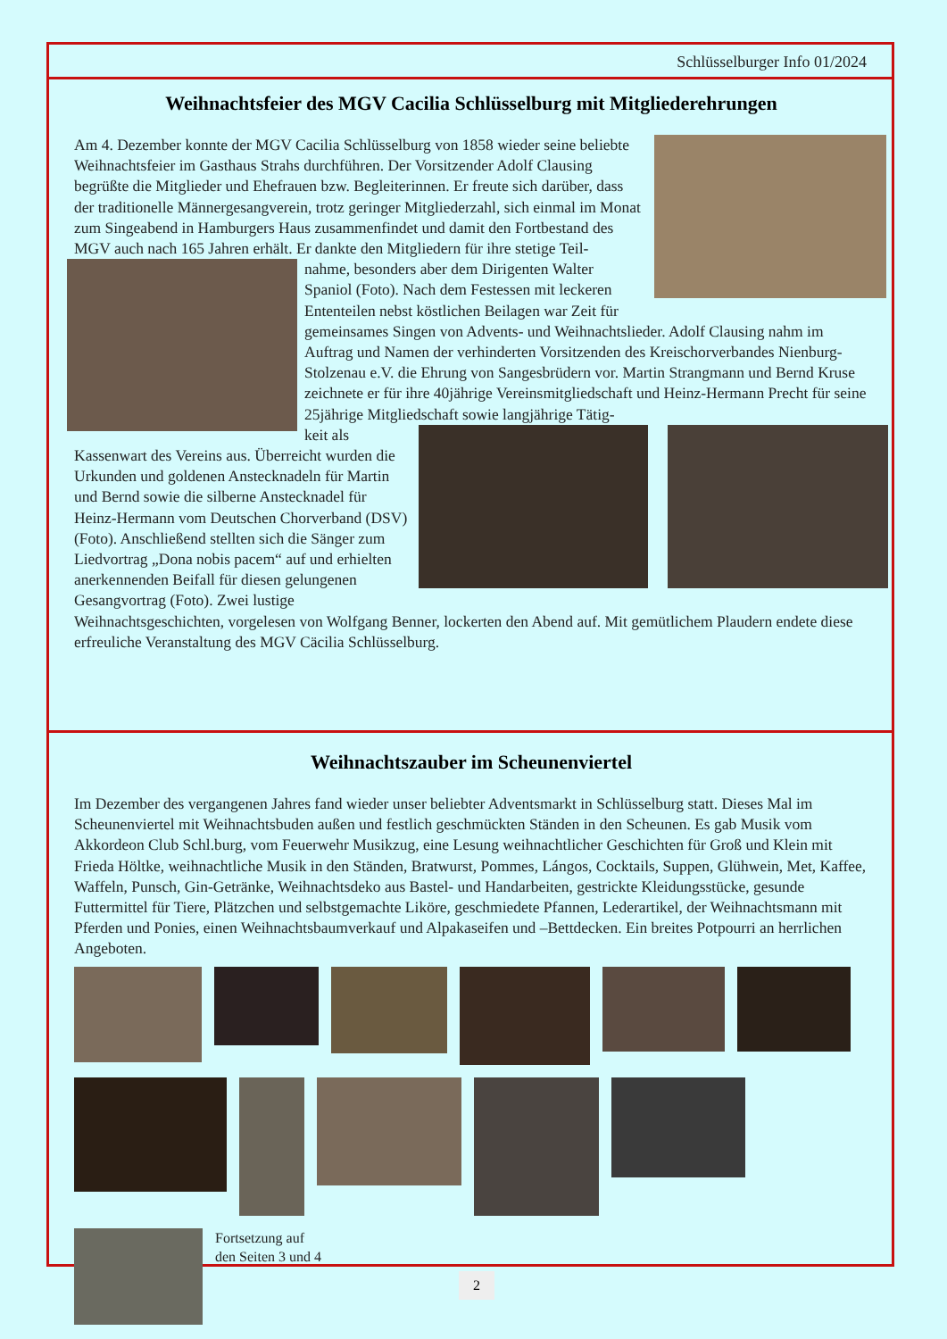Schlüsselburger Info 01/2024
Weihnachtsfeier des MGV Cacilia Schlüsselburg mit Mitgliederehrungen
Am 4. Dezember konnte der MGV Cacilia Schlüsselburg von 1858 wieder seine beliebte Weihnachtsfeier im Gasthaus Strahs durchführen. Der Vorsitzender Adolf Clausing begrüßte die Mitglieder und Ehefrauen bzw. Begleiterinnen. Er freute sich darüber, dass der traditionelle Männergesangverein, trotz geringer Mitgliederzahl, sich einmal im Monat zum Singeabend in Hamburgers Haus zusammenfindet und damit den Fortbestand des MGV auch nach 165 Jahren erhält. Er dankte den Mitgliedern für ihre stetige Teil-
nahme, besonders aber dem Dirigenten Walter Spaniol (Foto). Nach dem Festessen mit leckeren Ententeilen nebst köstlichen Beilagen war Zeit für gemeinsames Singen von Advents- und Weihnachtslieder. Adolf Clausing nahm im Auftrag und Namen der verhinderten Vorsitzenden des Kreischorverbandes Nienburg-Stolzenau e.V. die Ehrung von Sangesbrüdern vor. Martin Strangmann und Bernd Kruse zeichnete er für ihre 40jährige Vereinsmitgliedschaft und Heinz-Hermann Precht für seine 25jährige Mitgliedschaft sowie langjährige Tätig-
keit als Kassenwart des Vereins aus. Überreicht wurden die Urkunden und goldenen Anstecknadeln für Martin und Bernd sowie die silberne Anstecknadel für Heinz-Hermann vom Deutschen Chorverband (DSV) (Foto). Anschließend stellten sich die Sänger zum Liedvortrag „Dona nobis pacem“ auf und erhielten anerkennenden Beifall für diesen gelungenen Gesangvortrag (Foto). Zwei lustige Weihnachtsgeschichten, vorgelesen von Wolfgang Benner, lockerten den Abend auf. Mit gemütlichem Plaudern endete diese erfreuliche Veranstaltung des MGV Cäcilia Schlüsselburg.
Weihnachtszauber im Scheunenviertel
Im Dezember des vergangenen Jahres fand wieder unser beliebter Adventsmarkt in Schlüsselburg statt. Dieses Mal im Scheunenviertel mit Weihnachtsbuden außen und festlich geschmückten Ständen in den Scheunen. Es gab Musik vom Akkordeon Club Schl.burg, vom Feuerwehr Musikzug, eine Lesung weihnachtlicher Geschichten für Groß und Klein mit Frieda Höltke, weihnachtliche Musik in den Ständen, Bratwurst, Pommes, Lángos, Cocktails, Suppen, Glühwein, Met, Kaffee, Waffeln, Punsch, Gin-Getränke, Weihnachtsdeko aus Bastel- und Handarbeiten, gestrickte Kleidungsstücke, gesunde Futtermittel für Tiere, Plätzchen und selbstgemachte Liköre, geschmiedete Pfannen, Lederartikel, der Weihnachtsmann mit Pferden und Ponies, einen Weihnachtsbaumverkauf und Alpakaseifen und –Bettdecken. Ein breites Potpourri an herrlichen Angeboten.
Fortsetzung auf den Seiten 3 und 4
2